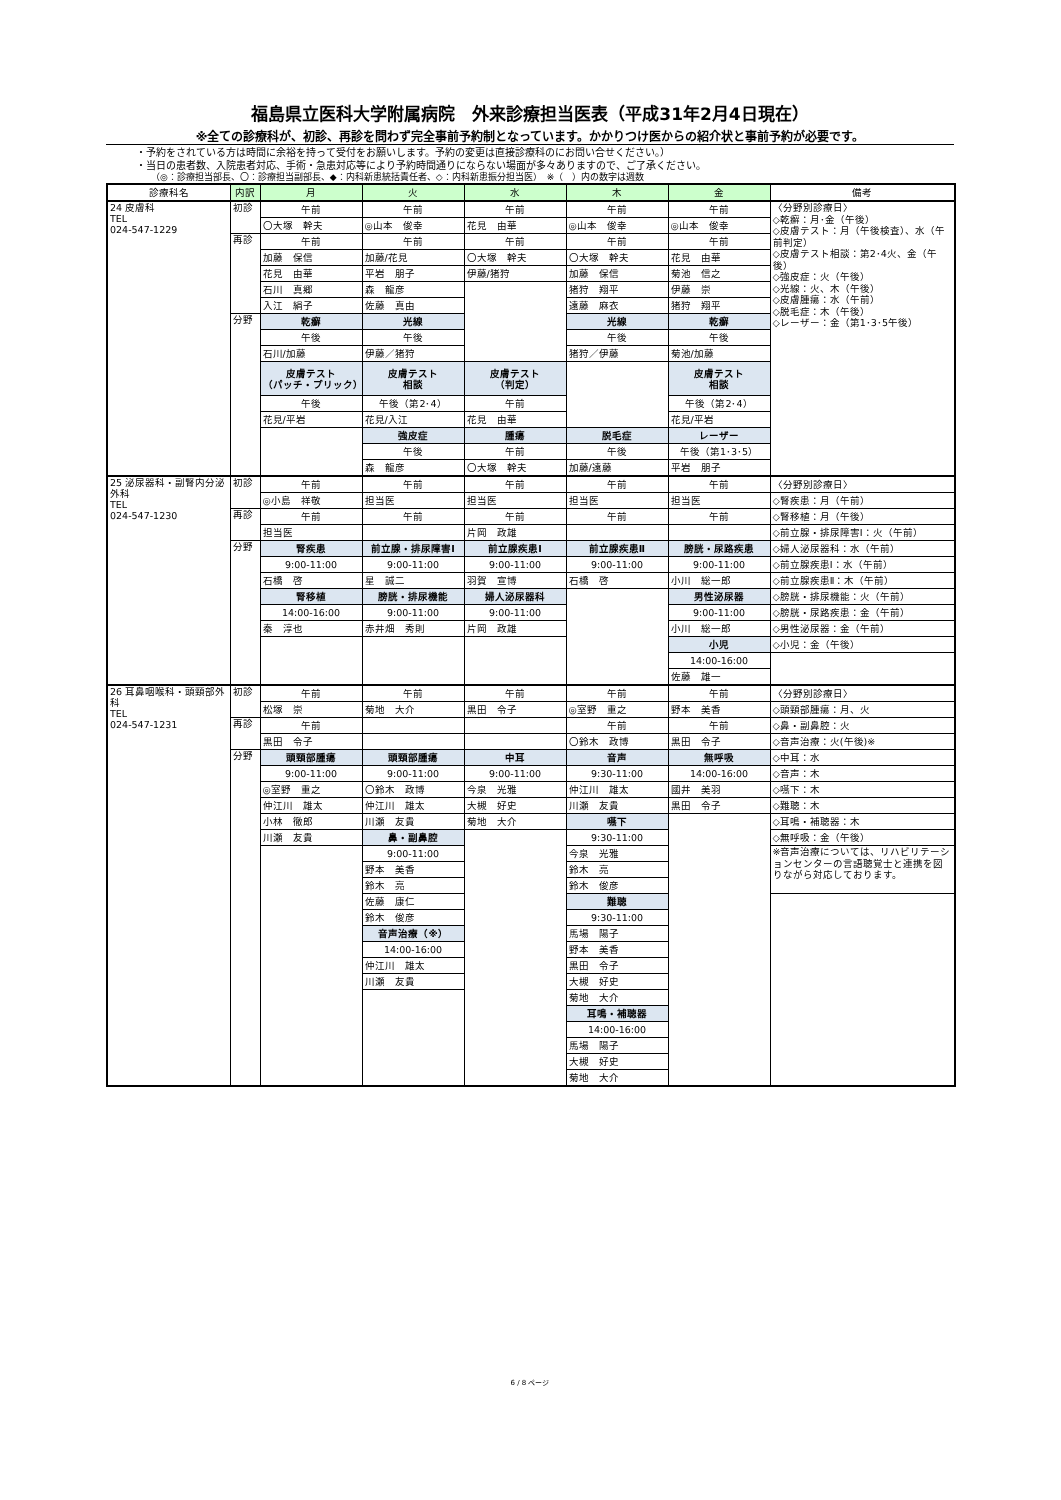福島県立医科大学附属病院　外来診療担当医表（平成31年2月4日現在）
※全ての診療科が、初診、再診を問わず完全事前予約制となっています。かかりつけ医からの紹介状と事前予約が必要です。
・予約をされている方は時間に余裕を持って受付をお願いします。予約の変更は直接診療科のにお問い合せください。）
・当日の患者数、入院患者対応、手術・急患対応等により予約時間通りにならない場面が多々ありますので、ご了承ください。
（◎：診療担当部長、〇：診療担当副部長、◆：内科新患統括責任者、◇：内科新患振分担当医）　※（　）内の数字は週数
| 診療科名 | 内訳 | 月 | 火 | 水 | 木 | 金 | 備考 |
| --- | --- | --- | --- | --- | --- | --- | --- |
| 24 皮膚科 TEL 024-547-1229 | 初診 | 午前 | 午前 | 午前 | 午前 | 午前 | 〈分野別診療日〉 ◇乾癬：月･金（午後） ◇皮膚テスト：月（午後検査）、水（午前判定） ◇皮膚テスト相談：第2･4火、金（午後） ◇強皮症：火（午後） ◇光線：火、木（午後） ◇皮膚腫瘍：水（午前） ◇脱毛症：木（午後） ◇レーザー：金（第1･3･5午後） |
| | | 〇大塚 幹夫 | ◎山本 俊幸 | 花見 由華 | ◎山本 俊幸 | ◎山本 俊幸 | |
| | 再診 | 午前 | 午前 | 午前 | 午前 | 午前 | |
| | | 加藤 保信 | 加藤/花見 | 〇大塚 幹夫 | 〇大塚 幹夫 | 花見 由華 | |
| | | 花見 由華 | 平岩 朋子 | 伊藤/猪狩 | 加藤 保信 | 菊池 信之 | |
| | | 石川 真郷 | 森 龍彦 | | 猪狩 翔平 | 伊藤 崇 | |
| | | 入江 絹子 | 佐藤 真由 | | 遠藤 麻衣 | 猪狩 翔平 | |
| | 分野 | 乾癬 | 光線 | | 光線 | 乾癬 | |
| | | 午後 | 午後 | | 午後 | 午後 | |
| | | 石川/加藤 | 伊藤／猪狩 | | 猪狩／伊藤 | 菊池/加藤 | |
| | | 皮膚テスト （パッチ・プリック） | 皮膚テスト 相談 | 皮膚テスト （判定） | | 皮膚テスト 相談 | |
| | | 午後 | 午後（第2･4） | 午前 | | 午後（第2･4） | |
| | | 花見/平岩 | 花見/入江 | 花見 由華 | | 花見/平岩 | |
| | | | 強皮症 | 腫瘍 | 脱毛症 | レーザー | |
| | | | 午後 | 午前 | 午後 | 午後（第1･3･5） | |
| | | | 森 龍彦 | 〇大塚 幹夫 | 加藤/遠藤 | 平岩 朋子 | |
| 25 泌尿器科・副腎内分泌外科 TEL 024-547-1230 | 初診 | 午前 | 午前 | 午前 | 午前 | 午前 | 〈分野別診療日〉 |
| | | ◎小島 祥敬 | 担当医 | 担当医 | 担当医 | 担当医 | ◇腎疾患：月（午前） |
| | 再診 | 午前 | 午前 | 午前 | 午前 | 午前 | ◇腎移植：月（午後） |
| | | 担当医 | | 片岡 政雄 | | | ◇前立腺・排尿障害Ⅰ：火（午前） |
| | 分野 | 腎疾患 | 前立腺・排尿障害Ⅰ | 前立腺疾患Ⅰ | 前立腺疾患Ⅱ | 膀胱・尿路疾患 | ◇婦人泌尿器科：水（午前） |
| | | 9:00-11:00 | 9:00-11:00 | 9:00-11:00 | 9:00-11:00 | 9:00-11:00 | ◇前立腺疾患Ⅰ：水（午前） |
| | | 石橋 啓 | 星 誠二 | 羽賀 宣博 | 石橋 啓 | 小川 総一郎 | ◇前立腺疾患Ⅱ：木（午前） |
| | | 腎移植 | 膀胱・排尿機能 | 婦人泌尿器科 | | 男性泌尿器 | ◇膀胱・排尿機能：火（午前） |
| | | 14:00-16:00 | 9:00-11:00 | 9:00-11:00 | | 9:00-11:00 | ◇膀胱・尿路疾患：金（午前） |
| | | 秦 淳也 | 赤井畑 秀則 | 片岡 政雄 | | 小川 総一郎 | ◇男性泌尿器：金（午前） |
| | | | | | | 小児 | ◇小児：金（午後） |
| | | | | | | 14:00-16:00 | |
| | | | | | | 佐藤 雄一 | |
| 26 耳鼻咽喉科・頭頸部外科 TEL 024-547-1231 | 初診 | 午前 | 午前 | 午前 | 午前 | 午前 | 〈分野別診療日〉 |
| | | 松塚 崇 | 菊地 大介 | 黒田 令子 | ◎室野 重之 | 野本 美香 | ◇頭頸部腫瘍：月、火 |
| | 再診 | 午前 | | | 午前 | 午前 | ◇鼻・副鼻腔：火 |
| | | 黒田 令子 | | | 〇鈴木 政博 | 黒田 令子 | ◇音声治療：火(午後)※ |
| | 分野 | 頭頸部腫瘍 | 頭頸部腫瘍 | 中耳 | 音声 | 無呼吸 | ◇中耳：水 |
| | | 9:00-11:00 | 9:00-11:00 | 9:00-11:00 | 9:30-11:00 | 14:00-16:00 | ◇音声：木 |
| | | ◎室野 重之 | 〇鈴木 政博 | 今泉 光雅 | 仲江川 雄太 | 國井 美羽 | ◇嚥下：木 |
| | | 仲江川 雄太 | 仲江川 雄太 | 大槻 好史 | 川瀬 友貴 | 黒田 令子 | ◇難聴：木 |
| | | 小林 徹郎 | 川瀬 友貴 | 菊地 大介 | 嚥下 | | ◇耳鳴・補聴器：木 |
| | | 川瀬 友貴 | 鼻・副鼻腔 | | 9:30-11:00 | | ◇無呼吸：金（午後） |
| | | | 9:00-11:00 | | 今泉 光雅 | | ※音声治療については、リハビリテーションセンターの言語聴覚士と連携を図りながら対応しております。 |
| | | | 野本 美香 | | 鈴木 亮 | | |
| | | | 鈴木 亮 | | 鈴木 俊彦 | | |
| | | | 佐藤 康仁 | | 難聴 | | |
| | | | 鈴木 俊彦 | | 9:30-11:00 | | |
| | | | 音声治療（※） | | 馬場 陽子 | | |
| | | | 14:00-16:00 | | 野本 美香 | | |
| | | | 仲江川 雄太 | | 黒田 令子 | | |
| | | | 川瀬 友貴 | | 大槻 好史 | | |
| | | | | | 菊地 大介 | | |
| | | | | | 耳鳴・補聴器 | | |
| | | | | | 14:00-16:00 | | |
| | | | | | 馬場 陽子 | | |
| | | | | | 大槻 好史 | | |
| | | | | | 菊地 大介 | | |
6 / 8 ページ